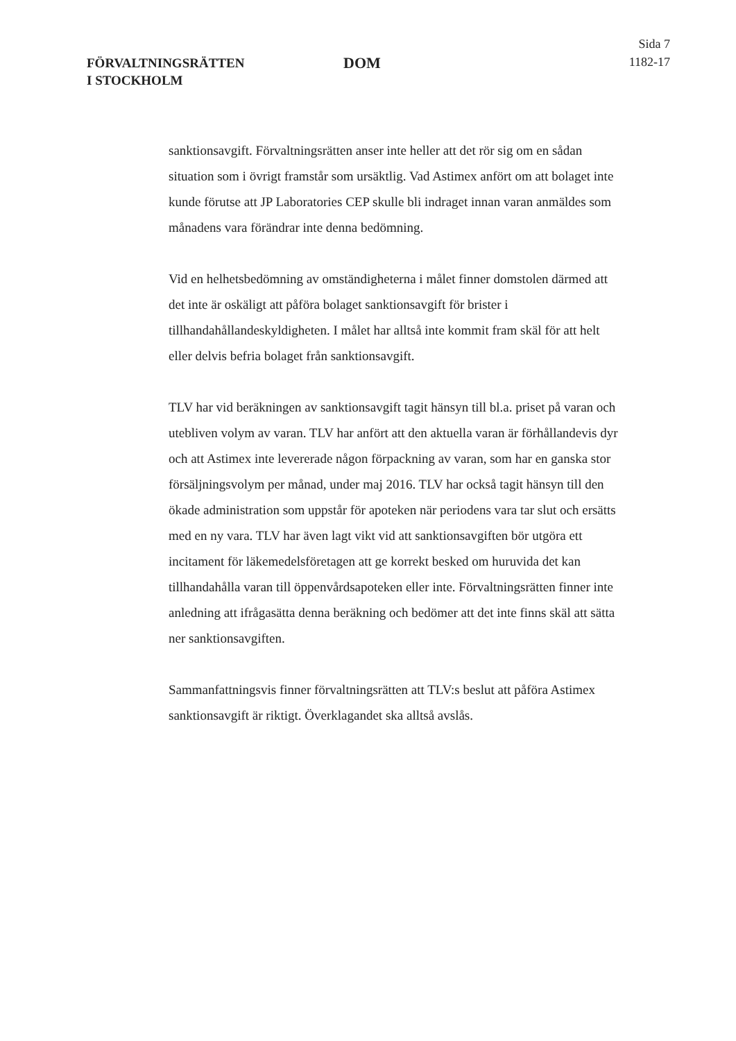FÖRVALTNINGSRÄTTEN
I STOCKHOLM
DOM
Sida 7
1182-17
sanktionsavgift. Förvaltningsrätten anser inte heller att det rör sig om en sådan situation som i övrigt framstår som ursäktlig. Vad Astimex anfört om att bolaget inte kunde förutse att JP Laboratories CEP skulle bli indraget innan varan anmäldes som månadens vara förändrar inte denna bedömning.
Vid en helhetsbedömning av omständigheterna i målet finner domstolen därmed att det inte är oskäligt att påföra bolaget sanktionsavgift för brister i tillhandahållandeskyldigheten. I målet har alltså inte kommit fram skäl för att helt eller delvis befria bolaget från sanktionsavgift.
TLV har vid beräkningen av sanktionsavgift tagit hänsyn till bl.a. priset på varan och utebliven volym av varan. TLV har anfört att den aktuella varan är förhållandevis dyr och att Astimex inte levererade någon förpackning av varan, som har en ganska stor försäljningsvolym per månad, under maj 2016. TLV har också tagit hänsyn till den ökade administration som uppstår för apoteken när periodens vara tar slut och ersätts med en ny vara. TLV har även lagt vikt vid att sanktionsavgiften bör utgöra ett incitament för läkemedelsföretagen att ge korrekt besked om huruvida det kan tillhandahålla varan till öppenvårdsapoteken eller inte. Förvaltningsrätten finner inte anledning att ifrågasätta denna beräkning och bedömer att det inte finns skäl att sätta ner sanktionsavgiften.
Sammanfattningsvis finner förvaltningsrätten att TLV:s beslut att påföra Astimex sanktionsavgift är riktigt. Överklagandet ska alltså avslås.